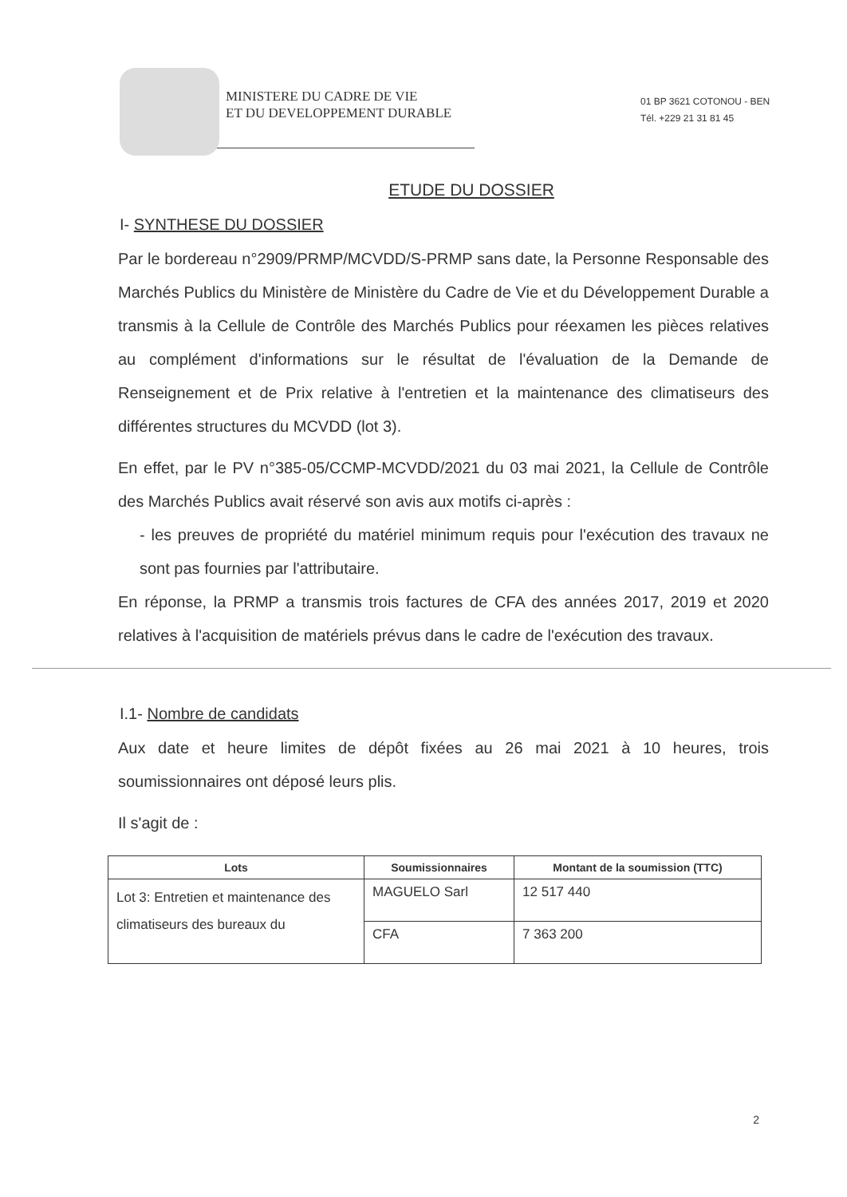MINISTERE DU CADRE DE VIE
ET DU DEVELOPPEMENT DURABLE
01 BP 3621 COTONOU - BEN
Tél. +229 21 31 81 45
ETUDE DU DOSSIER
I- SYNTHESE DU DOSSIER
Par le bordereau n°2909/PRMP/MCVDD/S-PRMP sans date, la Personne Responsable des Marchés Publics du Ministère de Ministère du Cadre de Vie et du Développement Durable a transmis à la Cellule de Contrôle des Marchés Publics pour réexamen les pièces relatives au complément d'informations sur le résultat de l'évaluation de la Demande de Renseignement et de Prix relative à l'entretien et la maintenance des climatiseurs des différentes structures du MCVDD (lot 3).
En effet, par le PV n°385-05/CCMP-MCVDD/2021 du 03 mai 2021, la Cellule de Contrôle des Marchés Publics avait réservé son avis aux motifs ci-après :
- les preuves de propriété du matériel minimum requis pour l'exécution des travaux ne sont pas fournies par l'attributaire.
En réponse, la PRMP a transmis trois factures de CFA des années 2017, 2019 et 2020 relatives à l'acquisition de matériels prévus dans le cadre de l'exécution des travaux.
I.1- Nombre de candidats
Aux date et heure limites de dépôt fixées au 26 mai 2021 à 10 heures, trois soumissionnaires ont déposé leurs plis.
Il s'agit de :
| Lots | Soumissionnaires | Montant de la soumission (TTC) |
| --- | --- | --- |
| Lot 3: Entretien et maintenance des climatiseurs des bureaux du | MAGUELO Sarl | 12 517 440 |
| | CFA | 7 363 200 |
2